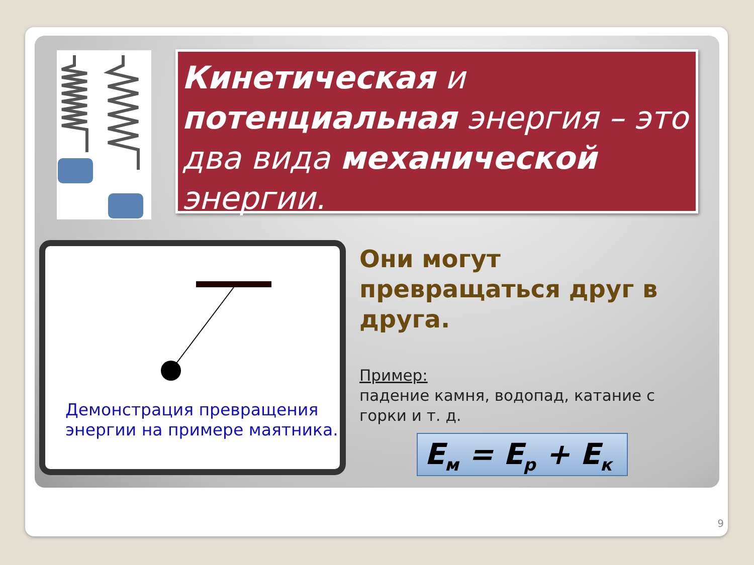Кинетическая и потенциальная энергия – это два вида механической энергии.
Демонстрация превращения энергии на примере маятника.
Они могут превращаться друг в друга.
Пример:
падение камня, водопад, катание с горки и т. д.
E<sub>м</sub> = E<sub>р</sub> + E<sub>к</sub>
9